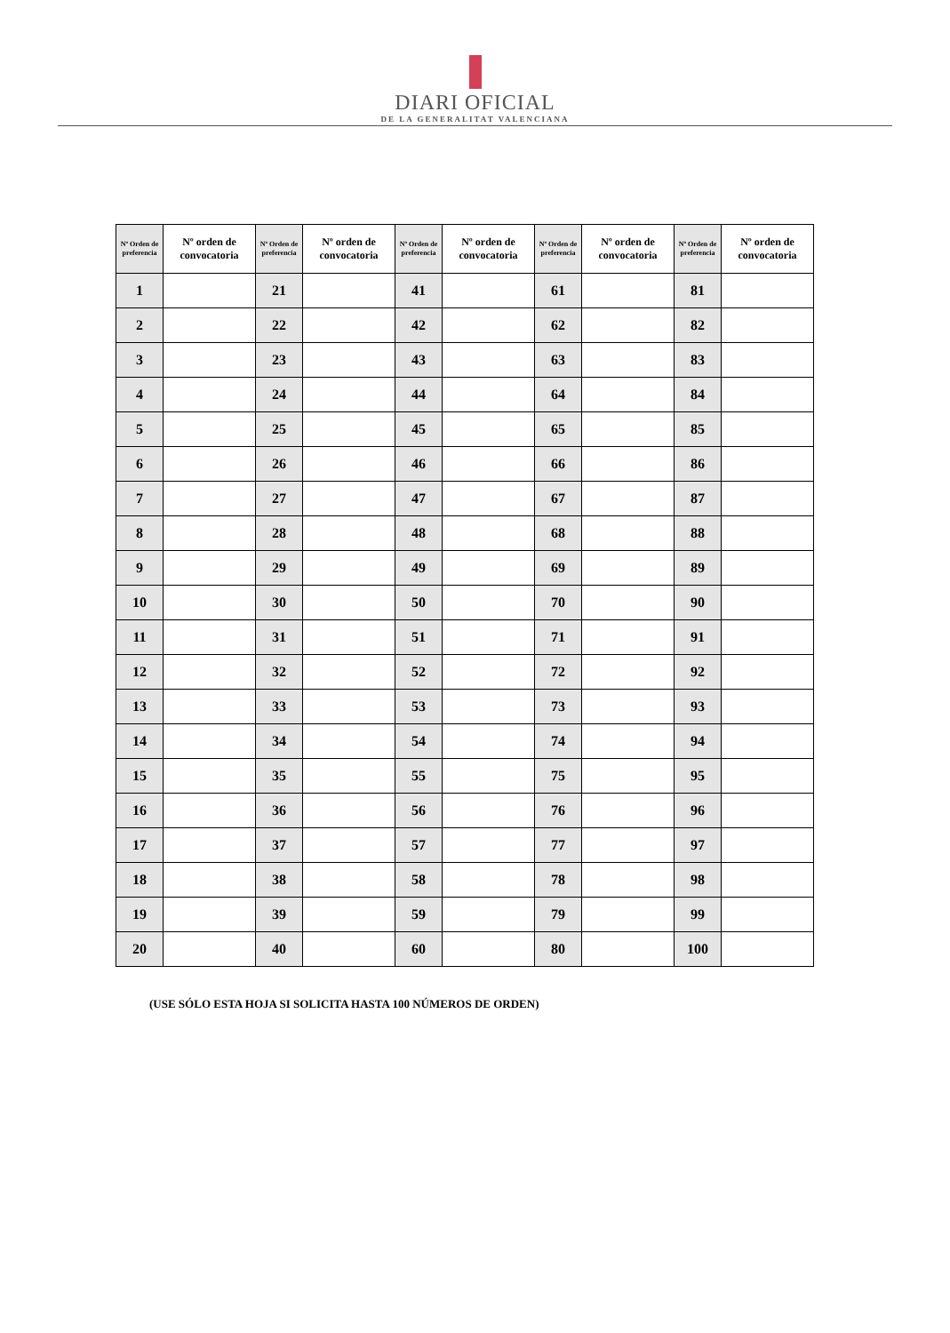DIARI OFICIAL
DE LA GENERALITAT VALENCIANA
| Nº Orden de preferencia | Nº orden de convocatoria | Nº Orden de preferencia | Nº orden de convocatoria | Nº Orden de preferencia | Nº orden de convocatoria | Nº Orden de preferencia | Nº orden de convocatoria | Nº Orden de preferencia | Nº orden de convocatoria |
| --- | --- | --- | --- | --- | --- | --- | --- | --- | --- |
| 1 | | 21 | | 41 | | 61 | | 81 | |
| 2 | | 22 | | 42 | | 62 | | 82 | |
| 3 | | 23 | | 43 | | 63 | | 83 | |
| 4 | | 24 | | 44 | | 64 | | 84 | |
| 5 | | 25 | | 45 | | 65 | | 85 | |
| 6 | | 26 | | 46 | | 66 | | 86 | |
| 7 | | 27 | | 47 | | 67 | | 87 | |
| 8 | | 28 | | 48 | | 68 | | 88 | |
| 9 | | 29 | | 49 | | 69 | | 89 | |
| 10 | | 30 | | 50 | | 70 | | 90 | |
| 11 | | 31 | | 51 | | 71 | | 91 | |
| 12 | | 32 | | 52 | | 72 | | 92 | |
| 13 | | 33 | | 53 | | 73 | | 93 | |
| 14 | | 34 | | 54 | | 74 | | 94 | |
| 15 | | 35 | | 55 | | 75 | | 95 | |
| 16 | | 36 | | 56 | | 76 | | 96 | |
| 17 | | 37 | | 57 | | 77 | | 97 | |
| 18 | | 38 | | 58 | | 78 | | 98 | |
| 19 | | 39 | | 59 | | 79 | | 99 | |
| 20 | | 40 | | 60 | | 80 | | 100 | |
(USE SÓLO ESTA HOJA SI SOLICITA HASTA 100 NÚMEROS DE ORDEN)